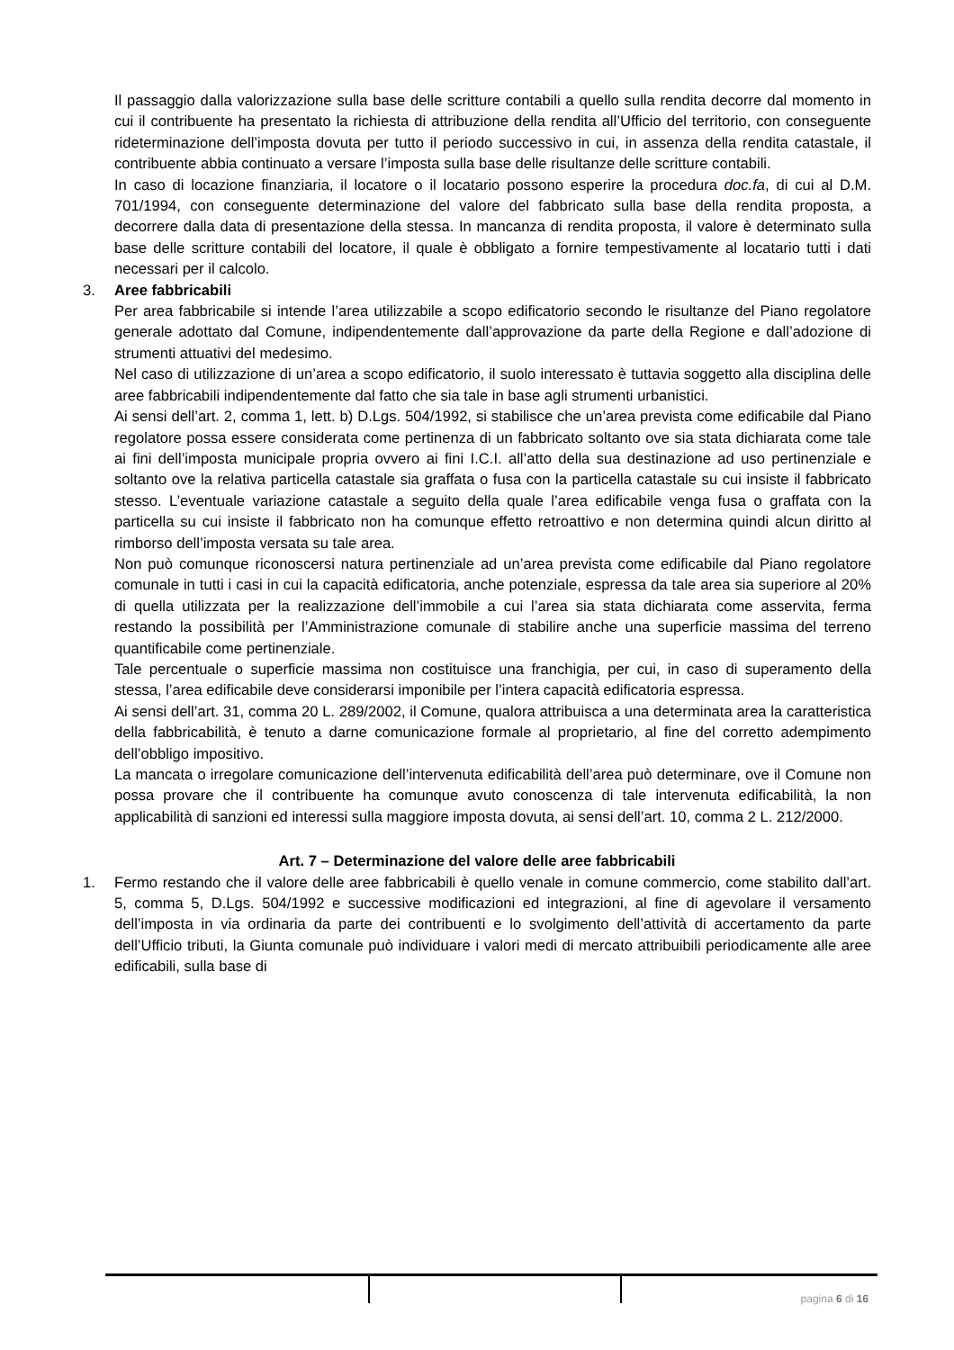Il passaggio dalla valorizzazione sulla base delle scritture contabili a quello sulla rendita decorre dal momento in cui il contribuente ha presentato la richiesta di attribuzione della rendita all’Ufficio del territorio, con conseguente rideterminazione dell’imposta dovuta per tutto il periodo successivo in cui, in assenza della rendita catastale, il contribuente abbia continuato a versare l’imposta sulla base delle risultanze delle scritture contabili.
In caso di locazione finanziaria, il locatore o il locatario possono esperire la procedura doc.fa, di cui al D.M. 701/1994, con conseguente determinazione del valore del fabbricato sulla base della rendita proposta, a decorrere dalla data di presentazione della stessa. In mancanza di rendita proposta, il valore è determinato sulla base delle scritture contabili del locatore, il quale è obbligato a fornire tempestivamente al locatario tutti i dati necessari per il calcolo.
3. Aree fabbricabili
Per area fabbricabile si intende l’area utilizzabile a scopo edificatorio secondo le risultanze del Piano regolatore generale adottato dal Comune, indipendentemente dall’approvazione da parte della Regione e dall’adozione di strumenti attuativi del medesimo.
Nel caso di utilizzazione di un’area a scopo edificatorio, il suolo interessato è tuttavia soggetto alla disciplina delle aree fabbricabili indipendentemente dal fatto che sia tale in base agli strumenti urbanistici.
Ai sensi dell’art. 2, comma 1, lett. b) D.Lgs. 504/1992, si stabilisce che un’area prevista come edificabile dal Piano regolatore possa essere considerata come pertinenza di un fabbricato soltanto ove sia stata dichiarata come tale ai fini dell’imposta municipale propria ovvero ai fini I.C.I. all’atto della sua destinazione ad uso pertinenziale e soltanto ove la relativa particella catastale sia graffata o fusa con la particella catastale su cui insiste il fabbricato stesso. L’eventuale variazione catastale a seguito della quale l’area edificabile venga fusa o graffata con la particella su cui insiste il fabbricato non ha comunque effetto retroattivo e non determina quindi alcun diritto al rimborso dell’imposta versata su tale area.
Non può comunque riconoscersi natura pertinenziale ad un’area prevista come edificabile dal Piano regolatore comunale in tutti i casi in cui la capacità edificatoria, anche potenziale, espressa da tale area sia superiore al 20% di quella utilizzata per la realizzazione dell’immobile a cui l’area sia stata dichiarata come asservita, ferma restando la possibilità per l’Amministrazione comunale di stabilire anche una superficie massima del terreno quantificabile come pertinenziale.
Tale percentuale o superficie massima non costituisce una franchigia, per cui, in caso di superamento della stessa, l’area edificabile deve considerarsi imponibile per l’intera capacità edificatoria espressa.
Ai sensi dell’art. 31, comma 20 L. 289/2002, il Comune, qualora attribuisca a una determinata area la caratteristica della fabbricabilità, è tenuto a darne comunicazione formale al proprietario, al fine del corretto adempimento dell’obbligo impositivo.
La mancata o irregolare comunicazione dell’intervenuta edificabilità dell’area può determinare, ove il Comune non possa provare che il contribuente ha comunque avuto conoscenza di tale intervenuta edificabilità, la non applicabilità di sanzioni ed interessi sulla maggiore imposta dovuta, ai sensi dell’art. 10, comma 2 L. 212/2000.
Art. 7 – Determinazione del valore delle aree fabbricabili
1. Fermo restando che il valore delle aree fabbricabili è quello venale in comune commercio, come stabilito dall’art. 5, comma 5, D.Lgs. 504/1992 e successive modificazioni ed integrazioni, al fine di agevolare il versamento dell’imposta in via ordinaria da parte dei contribuenti e lo svolgimento dell’attività di accertamento da parte dell’Ufficio tributi, la Giunta comunale può individuare i valori medi di mercato attribuibili periodicamente alle aree edificabili, sulla base di
pagina 6 di 16